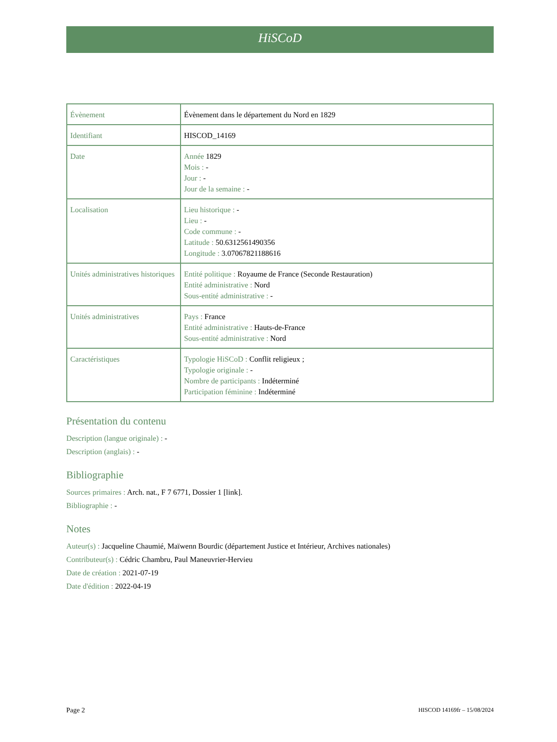HiSCoD
| Évènement | Évènement dans le département du Nord en 1829 |
| Identifiant | HISCOD_14169 |
| Date | Année 1829 Mois : - Jour : - Jour de la semaine : - |
| Localisation | Lieu historique : - Lieu : - Code commune : - Latitude : 50.6312561490356 Longitude : 3.07067821188616 |
| Unités administratives historiques | Entité politique : Royaume de France (Seconde Restauration) Entité administrative : Nord Sous-entité administrative : - |
| Unités administratives | Pays : France Entité administrative : Hauts-de-France Sous-entité administrative : Nord |
| Caractéristiques | Typologie HiSCoD : Conflit religieux ; Typologie originale : - Nombre de participants : Indéterminé Participation féminine : Indéterminé |
Présentation du contenu
Description (langue originale) : -
Description (anglais) : -
Bibliographie
Sources primaires : Arch. nat., F 7 6771, Dossier 1 [link].
Bibliographie : -
Notes
Auteur(s) : Jacqueline Chaumié, Maïwenn Bourdic (département Justice et Intérieur, Archives nationales)
Contributeur(s) : Cédric Chambru, Paul Maneuvrier-Hervieu
Date de création : 2021-07-19
Date d'édition : 2022-04-19
Page 2 HISCOD 14169fr – 15/08/2024